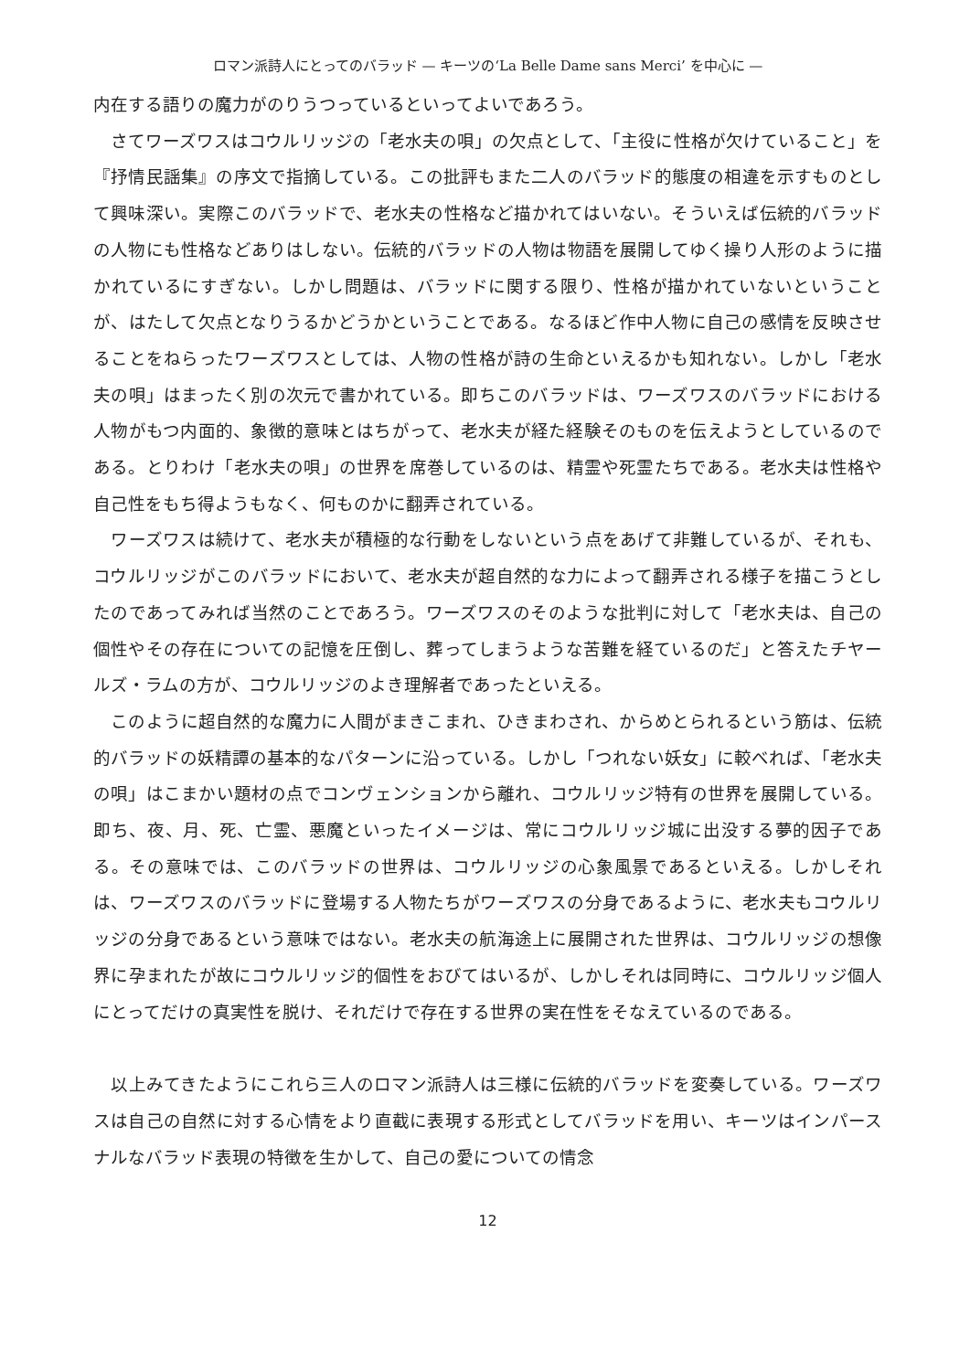ロマン派詩人にとってのバラッド — キーツの‘La Belle Dame sans Merci’ を中心に —
内在する語りの魔力がのりうつっているといってよいであろう。
　さてワーズワスはコウルリッジの「老水夫の唄」の欠点として、「主役に性格が欠けていること」を『抒情民謡集』の序文で指摘している。この批評もまた二人のバラッド的態度の相違を示すものとして興味深い。実際このバラッドで、老水夫の性格など描かれてはいない。そういえば伝統的バラッドの人物にも性格などありはしない。伝統的バラッドの人物は物語を展開してゆく操り人形のように描かれているにすぎない。しかし問題は、バラッドに関する限り、性格が描かれていないということが、はたして欠点となりうるかどうかということである。なるほど作中人物に自己の感情を反映させることをねらったワーズワスとしては、人物の性格が詩の生命といえるかも知れない。しかし「老水夫の唄」はまったく別の次元で書かれている。即ちこのバラッドは、ワーズワスのバラッドにおける人物がもつ内面的、象徴的意味とはちがって、老水夫が経た経験そのものを伝えようとしているのである。とりわけ「老水夫の唄」の世界を席巻しているのは、精霊や死霊たちである。老水夫は性格や自己性をもち得ようもなく、何ものかに翻弄されている。
　ワーズワスは続けて、老水夫が積極的な行動をしないという点をあげて非難しているが、それも、コウルリッジがこのバラッドにおいて、老水夫が超自然的な力によって翻弄される様子を描こうとしたのであってみれば当然のことであろう。ワーズワスのそのような批判に対して「老水夫は、自己の個性やその存在についての記憶を圧倒し、葬ってしまうような苦難を経ているのだ」と答えたチヤールズ・ラムの方が、コウルリッジのよき理解者であったといえる。
　このように超自然的な魔力に人間がまきこまれ、ひきまわされ、からめとられるという筋は、伝統的バラッドの妖精譚の基本的なパターンに沿っている。しかし「つれない妖女」に較べれば、「老水夫の唄」はこまかい題材の点でコンヴェンションから離れ、コウルリッジ特有の世界を展開している。即ち、夜、月、死、亡霊、悪魔といったイメージは、常にコウルリッジ城に出没する夢的因子である。その意味では、このバラッドの世界は、コウルリッジの心象風景であるといえる。しかしそれは、ワーズワスのバラッドに登場する人物たちがワーズワスの分身であるように、老水夫もコウルリッジの分身であるという意味ではない。老水夫の航海途上に展開された世界は、コウルリッジの想像界に孕まれたが故にコウルリッジ的個性をおびてはいるが、しかしそれは同時に、コウルリッジ個人にとってだけの真実性を脱け、それだけで存在する世界の実在性をそなえているのである。
　以上みてきたようにこれら三人のロマン派詩人は三様に伝統的バラッドを変奏している。ワーズワスは自己の自然に対する心情をより直截に表現する形式としてバラッドを用い、キーツはインパースナルなバラッド表現の特徴を生かして、自己の愛についての情念
12